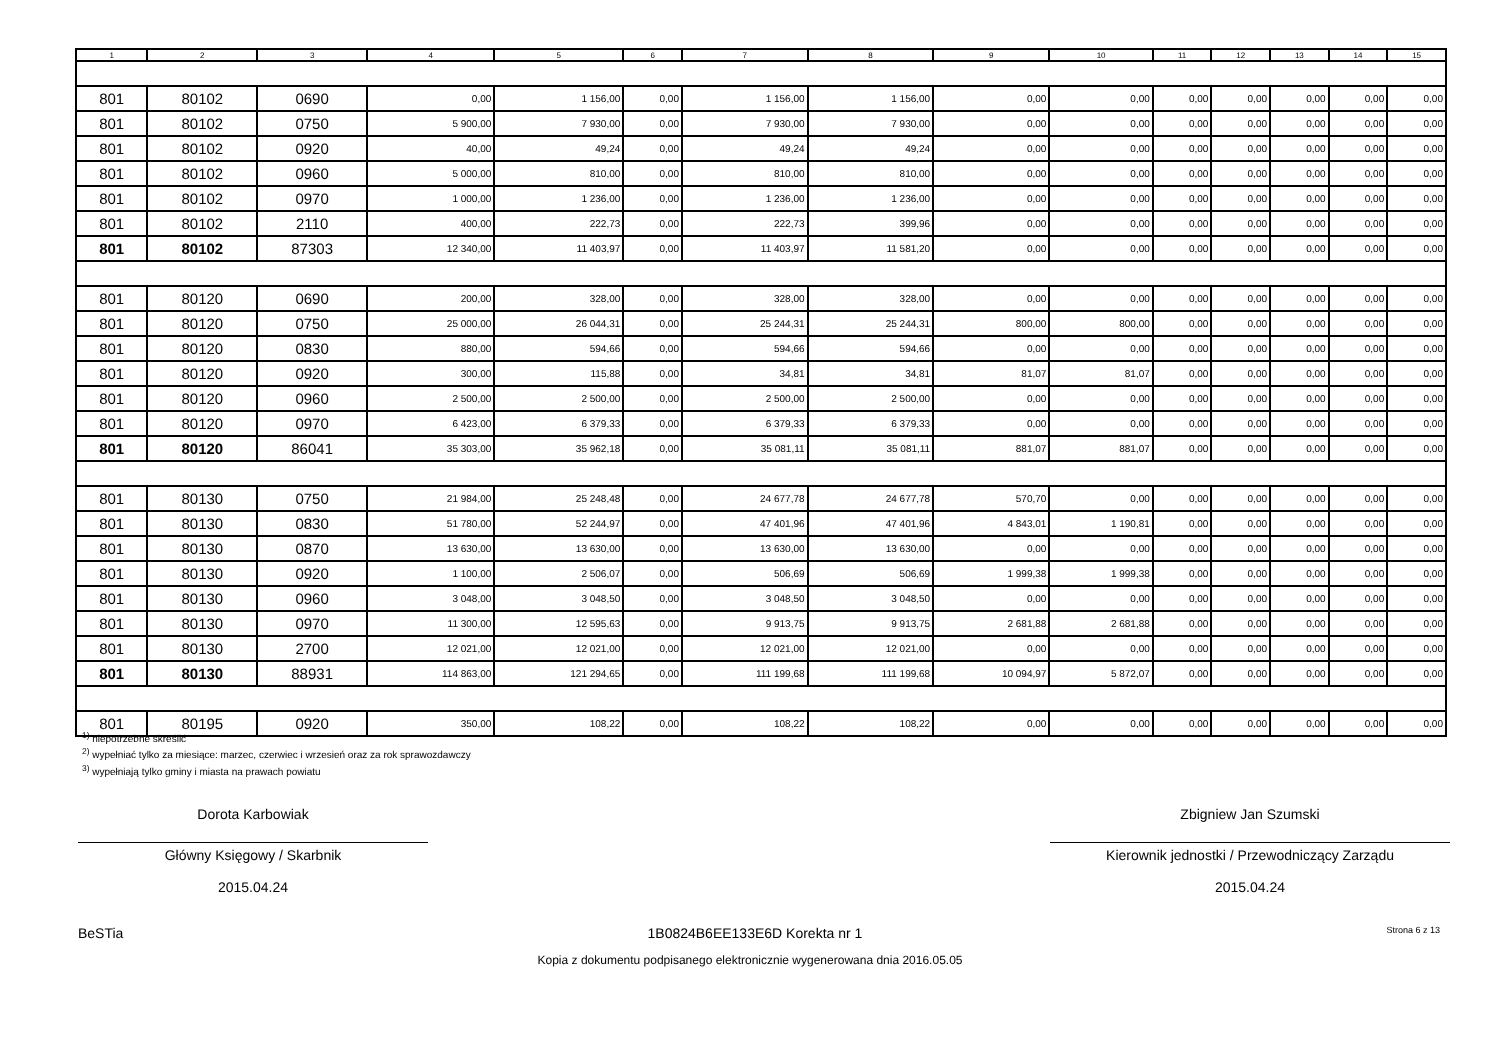| 1 | 2 | 3 | 4 | 5 | 6 | 7 | 8 | 9 | 10 | 11 | 12 | 13 | 14 | 15 |
| --- | --- | --- | --- | --- | --- | --- | --- | --- | --- | --- | --- | --- | --- | --- |
| 801 | 80102 | 0690 | 0,00 | 1 156,00 | 0,00 | 1 156,00 | 1 156,00 | 0,00 | 0,00 | 0,00 | 0,00 | 0,00 | 0,00 | 0,00 |
| 801 | 80102 | 0750 | 5 900,00 | 7 930,00 | 0,00 | 7 930,00 | 7 930,00 | 0,00 | 0,00 | 0,00 | 0,00 | 0,00 | 0,00 | 0,00 |
| 801 | 80102 | 0920 | 40,00 | 49,24 | 0,00 | 49,24 | 49,24 | 0,00 | 0,00 | 0,00 | 0,00 | 0,00 | 0,00 | 0,00 |
| 801 | 80102 | 0960 | 5 000,00 | 810,00 | 0,00 | 810,00 | 810,00 | 0,00 | 0,00 | 0,00 | 0,00 | 0,00 | 0,00 | 0,00 |
| 801 | 80102 | 0970 | 1 000,00 | 1 236,00 | 0,00 | 1 236,00 | 1 236,00 | 0,00 | 0,00 | 0,00 | 0,00 | 0,00 | 0,00 | 0,00 |
| 801 | 80102 | 2110 | 400,00 | 222,73 | 0,00 | 222,73 | 399,96 | 0,00 | 0,00 | 0,00 | 0,00 | 0,00 | 0,00 | 0,00 |
| 801 | 80102 | 87303 | 12 340,00 | 11 403,97 | 0,00 | 11 403,97 | 11 581,20 | 0,00 | 0,00 | 0,00 | 0,00 | 0,00 | 0,00 | 0,00 |
| 801 | 80120 | 0690 | 200,00 | 328,00 | 0,00 | 328,00 | 328,00 | 0,00 | 0,00 | 0,00 | 0,00 | 0,00 | 0,00 | 0,00 |
| 801 | 80120 | 0750 | 25 000,00 | 26 044,31 | 0,00 | 25 244,31 | 25 244,31 | 800,00 | 800,00 | 0,00 | 0,00 | 0,00 | 0,00 | 0,00 |
| 801 | 80120 | 0830 | 880,00 | 594,66 | 0,00 | 594,66 | 594,66 | 0,00 | 0,00 | 0,00 | 0,00 | 0,00 | 0,00 | 0,00 |
| 801 | 80120 | 0920 | 300,00 | 115,88 | 0,00 | 34,81 | 34,81 | 81,07 | 81,07 | 0,00 | 0,00 | 0,00 | 0,00 | 0,00 |
| 801 | 80120 | 0960 | 2 500,00 | 2 500,00 | 0,00 | 2 500,00 | 2 500,00 | 0,00 | 0,00 | 0,00 | 0,00 | 0,00 | 0,00 | 0,00 |
| 801 | 80120 | 0970 | 6 423,00 | 6 379,33 | 0,00 | 6 379,33 | 6 379,33 | 0,00 | 0,00 | 0,00 | 0,00 | 0,00 | 0,00 | 0,00 |
| 801 | 80120 | 86041 | 35 303,00 | 35 962,18 | 0,00 | 35 081,11 | 35 081,11 | 881,07 | 881,07 | 0,00 | 0,00 | 0,00 | 0,00 | 0,00 |
| 801 | 80130 | 0750 | 21 984,00 | 25 248,48 | 0,00 | 24 677,78 | 24 677,78 | 570,70 | 0,00 | 0,00 | 0,00 | 0,00 | 0,00 | 0,00 |
| 801 | 80130 | 0830 | 51 780,00 | 52 244,97 | 0,00 | 47 401,96 | 47 401,96 | 4 843,01 | 1 190,81 | 0,00 | 0,00 | 0,00 | 0,00 | 0,00 |
| 801 | 80130 | 0870 | 13 630,00 | 13 630,00 | 0,00 | 13 630,00 | 13 630,00 | 0,00 | 0,00 | 0,00 | 0,00 | 0,00 | 0,00 | 0,00 |
| 801 | 80130 | 0920 | 1 100,00 | 2 506,07 | 0,00 | 506,69 | 506,69 | 1 999,38 | 1 999,38 | 0,00 | 0,00 | 0,00 | 0,00 | 0,00 |
| 801 | 80130 | 0960 | 3 048,00 | 3 048,50 | 0,00 | 3 048,50 | 3 048,50 | 0,00 | 0,00 | 0,00 | 0,00 | 0,00 | 0,00 | 0,00 |
| 801 | 80130 | 0970 | 11 300,00 | 12 595,63 | 0,00 | 9 913,75 | 9 913,75 | 2 681,88 | 2 681,88 | 0,00 | 0,00 | 0,00 | 0,00 | 0,00 |
| 801 | 80130 | 2700 | 12 021,00 | 12 021,00 | 0,00 | 12 021,00 | 12 021,00 | 0,00 | 0,00 | 0,00 | 0,00 | 0,00 | 0,00 | 0,00 |
| 801 | 80130 | 88931 | 114 863,00 | 121 294,65 | 0,00 | 111 199,68 | 111 199,68 | 10 094,97 | 5 872,07 | 0,00 | 0,00 | 0,00 | 0,00 | 0,00 |
| 801 | 80195 | 0920 | 350,00 | 108,22 | 0,00 | 108,22 | 108,22 | 0,00 | 0,00 | 0,00 | 0,00 | 0,00 | 0,00 | 0,00 |
<sup>1)</sup> niepotrzebne skreślić
<sup>2)</sup> wypełniać tylko za miesiące: marzec, czerwiec i wrzesień oraz za rok sprawozdawczy
<sup>3)</sup> wypełniają tylko gminy i miasta na prawach powiatu
Dorota Karbowiak
Główny Księgowy / Skarbnik
2015.04.24
Zbigniew Jan Szumski
Kierownik jednostki / Przewodniczący Zarządu
2015.04.24
BeSTia 1B0824B6EE133E6D Korekta nr 1 Strona 6 z 13
Kopia z dokumentu podpisanego elektronicznie wygenerowana dnia 2016.05.05